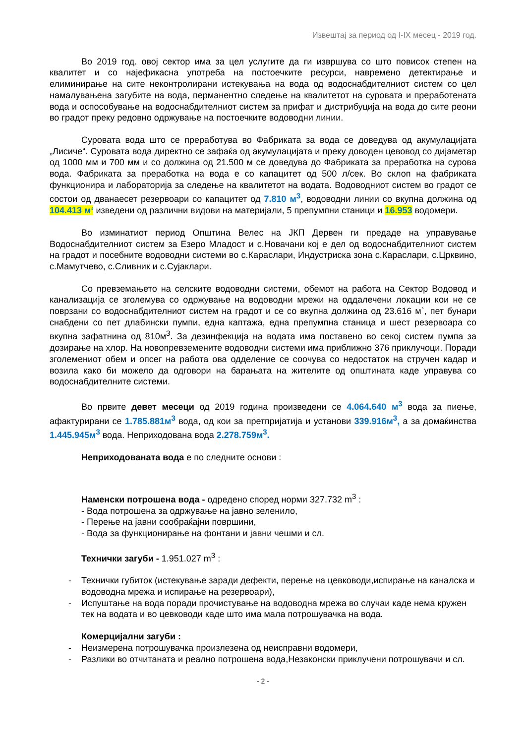Извештај за период од I-IX месец - 2019 год.
Во 2019 год. овој сектор има за цел услугите да ги извршува со што повисок степен на квалитет и со најефикасна употреба на постоечките ресурси, навремено детектирање и елиминирање на сите неконтролирани истекувања на вода од водоснабдителниот систем со цел намалувањена загубите на вода, перманентно следење на квалитетот на суровата и преработената вода и оспособување на водоснабдителниот систем за прифат и дистрибуција на вода до сите реони во градот преку редовно одржување на постоечките водоводни линии.
Суровата вода што се преработува во Фабриката за вода се доведува од акумулацијата „Лисиче“. Суровата вода директно се зафаќа од акумулацијата и преку доводен цевовод со дијаметар од 1000 мм и 700 мм и со должина од 21.500 м се доведува до Фабриката за преработка на сурова вода. Фабриката за преработка на вода е со капацитет од 500 л/сек. Во склоп на фабриката функционира и лабораторија за следење на квалитетот на водата. Водоводниот систем во градот се состои од дванаесет резервоари со капацитет од 7.810 м<sup>3</sup>, водоводни линии со вкупна должина од 104.413 м‘ изведени од различни видови на материјали, 5 препумпни станици и 16.953 водомери.
Во изминатиот период Општина Велес на ЈКП Дервен ги предаде на управување Водоснабдителниот систем за Езеро Младост и с.Новачани кој е дел од водоснабдителниот систем на градот и посебните водоводни системи во с.Караслари, Индустриска зона с.Караслари, с.Црквино, с.Мамутчево, с.Сливник и с.Сујаклари.
Со превземањето на селските водоводни системи, обемот на работа на Сектор Водовод и канализација се зголемува со одржување на водоводни мрежи на оддалечени локации кои не се поврзани со водоснабдителниот систем на градот и се со вкупна должина од 23.616 м`, пет бунари снабдени со пет длабински пумпи, една каптажа, една препумпна станица и шест резервоара со вкупна зафатнина од 810м<sup>3</sup>. За дезинфекција на водата има поставено во секој систем пумпа за дозирање на хлор. На новопревземените водоводни системи има приближно 376 приклучоци. Поради зголемениот обем и опсег на работа ова одделение се соочува со недостаток на стручен кадар и возила како би можело да одговори на барањата на жителите од општината каде управува со водоснабдителните системи.
Во првите девет месеци од 2019 година произведени се 4.064.640 м<sup>3</sup> вода за пиење, афактурирани се 1.785.881м<sup>3</sup> вода, од кои за претпријатија и установи 339.916м<sup>3</sup>, а за домаќинства 1.445.945м<sup>3</sup> вода. Неприходована вода 2.278.759м<sup>3</sup>.
Неприходованата вода е по следните основи :
Наменски потрошена вода - одредено според норми 327.732 m<sup>3</sup> :
- Вода потрошена за одржување на јавно зеленило,
- Перење на јавни сообраќајни површини,
- Вода за функционирање на фонтани и јавни чешми и сл.
Технички загуби - 1.951.027 m<sup>3</sup> :
- Технички губиток (истекување заради дефекти, перење на цевководи,испирање на каналска и водоводна мрежа и испирање на резервоари),
- Испуштање на вода поради прочистување на водоводна мрежа во случаи каде нема кружен тек на водата и во цевководи каде што има мала потрошувачка на вода.
Комерцијални загуби :
- Неизмерена потрошувачка произлезена од неисправни водомери,
- Разлики во отчитаната и реално потрошена вода,Незаконски приклучени потрошувачи и сл.
- 2 -